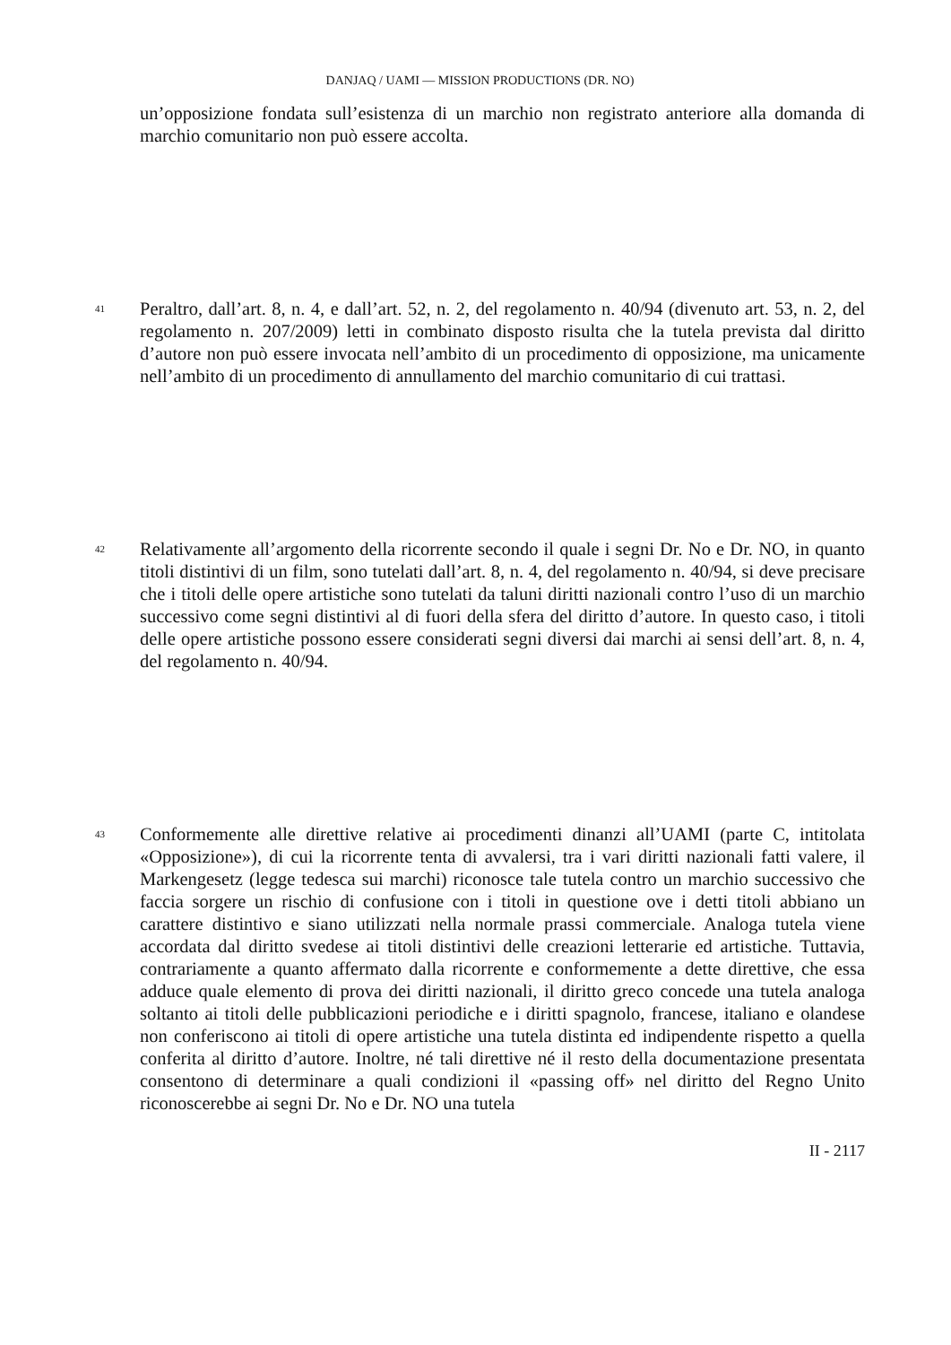DANJAQ / UAMI — MISSION PRODUCTIONS (DR. NO)
un’opposizione fondata sull’esistenza di un marchio non registrato anteriore alla domanda di marchio comunitario non può essere accolta.
41
Peraltro, dall’art. 8, n. 4, e dall’art. 52, n. 2, del regolamento n. 40/94 (divenuto art. 53, n. 2, del regolamento n. 207/2009) letti in combinato disposto risulta che la tutela prevista dal diritto d’autore non può essere invocata nell’ambito di un procedimento di opposizione, ma unicamente nell’ambito di un procedimento di annullamento del marchio comunitario di cui trattasi.
42
Relativamente all’argomento della ricorrente secondo il quale i segni Dr. No e Dr. NO, in quanto titoli distintivi di un film, sono tutelati dall’art. 8, n. 4, del regolamento n. 40/94, si deve precisare che i titoli delle opere artistiche sono tutelati da taluni diritti nazionali contro l’uso di un marchio successivo come segni distintivi al di fuori della sfera del diritto d’autore. In questo caso, i titoli delle opere artistiche possono essere considerati segni diversi dai marchi ai sensi dell’art. 8, n. 4, del regolamento n. 40/94.
43
Conformemente alle direttive relative ai procedimenti dinanzi all’UAMI (parte C, intitolata «Opposizione»), di cui la ricorrente tenta di avvalersi, tra i vari diritti nazionali fatti valere, il Markengesetz (legge tedesca sui marchi) riconosce tale tutela contro un marchio successivo che faccia sorgere un rischio di confusione con i titoli in questione ove i detti titoli abbiano un carattere distintivo e siano utilizzati nella normale prassi commerciale. Analoga tutela viene accordata dal diritto svedese ai titoli distintivi delle creazioni letterarie ed artistiche. Tuttavia, contrariamente a quanto affermato dalla ricorrente e conformemente a dette direttive, che essa adduce quale elemento di prova dei diritti nazionali, il diritto greco concede una tutela analoga soltanto ai titoli delle pubblicazioni periodiche e i diritti spagnolo, francese, italiano e olandese non conferiscono ai titoli di opere artistiche una tutela distinta ed indipendente rispetto a quella conferita al diritto d’autore. Inoltre, né tali direttive né il resto della documentazione presentata consentono di determinare a quali condizioni il «passing off» nel diritto del Regno Unito riconoscerebbe ai segni Dr. No e Dr. NO una tutela
II - 2117